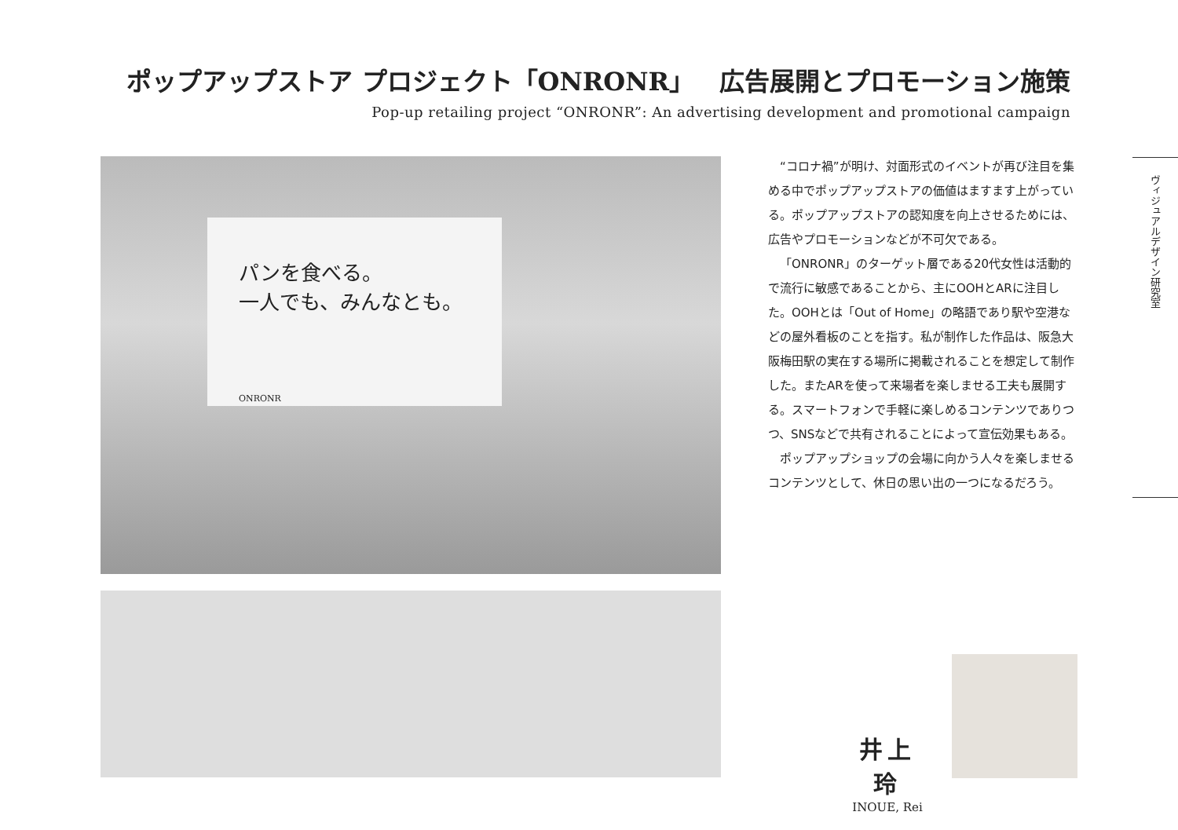ポップアップストア プロジェクト「ONRONR」　広告展開とプロモーション施策
Pop-up retailing project “ONRONR”: An advertising development and promotional campaign
パンを食べる。
一人でも、みんなとも。
ONRONR
“コロナ禍”が明け、対面形式のイベントが再び注目を集める中でポップアップストアの価値はますます上がっている。ポップアップストアの認知度を向上させるためには、広告やプロモーションなどが不可欠である。
「ONRONR」のターゲット層である20代女性は活動的で流行に敏感であることから、主にOOHとARに注目した。OOHとは「Out of Home」の略語であり駅や空港などの屋外看板のことを指す。私が制作した作品は、阪急大阪梅田駅の実在する場所に掲載されることを想定して制作した。またARを使って来場者を楽しませる工夫も展開する。スマートフォンで手軽に楽しめるコンテンツでありつつ、SNSなどで共有されることによって宣伝効果もある。
ポップアップショップの会場に向かう人々を楽しませるコンテンツとして、休日の思い出の一つになるだろう。
ヴィジュアルデザイン研究室
井上 玲
INOUE, Rei